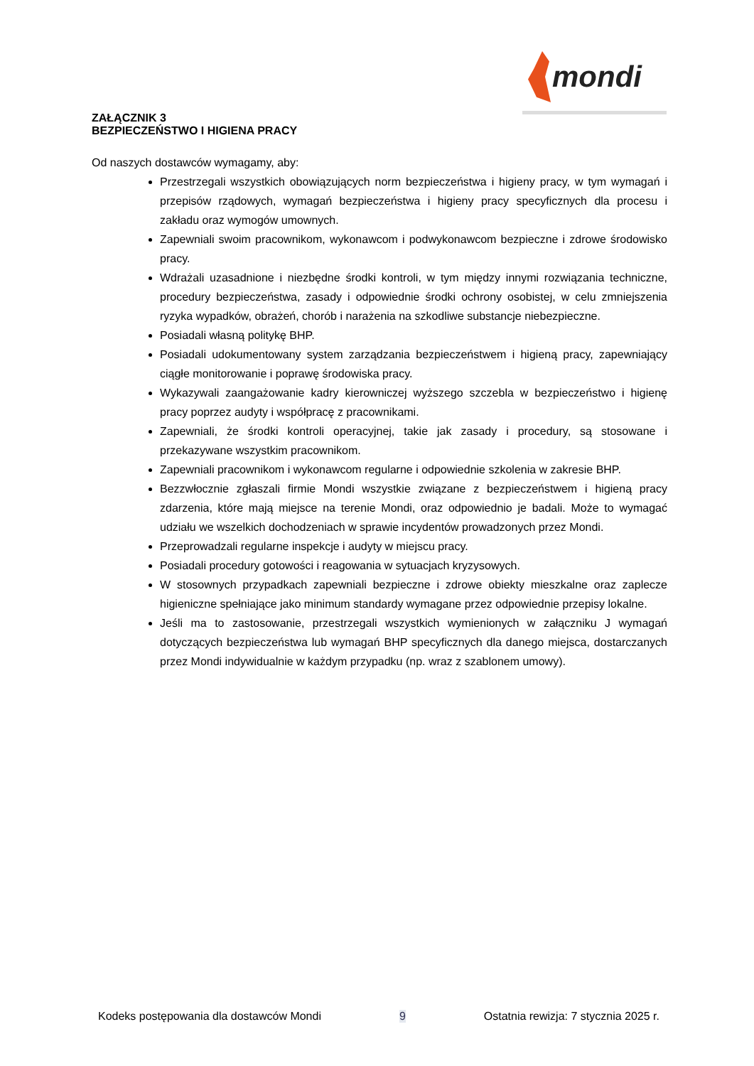mondi
ZAŁĄCZNIK 3
BEZPIECZEŃSTWO I HIGIENA PRACY
Od naszych dostawców wymagamy, aby:
Przestrzegali wszystkich obowiązujących norm bezpieczeństwa i higieny pracy, w tym wymagań i przepisów rządowych, wymagań bezpieczeństwa i higieny pracy specyficznych dla procesu i zakładu oraz wymogów umownych.
Zapewniali swoim pracownikom, wykonawcom i podwykonawcom bezpieczne i zdrowe środowisko pracy.
Wdrażali uzasadnione i niezbędne środki kontroli, w tym między innymi rozwiązania techniczne, procedury bezpieczeństwa, zasady i odpowiednie środki ochrony osobistej, w celu zmniejszenia ryzyka wypadków, obrażeń, chorób i narażenia na szkodliwe substancje niebezpieczne.
Posiadali własną politykę BHP.
Posiadali udokumentowany system zarządzania bezpieczeństwem i higieną pracy, zapewniający ciągłe monitorowanie i poprawę środowiska pracy.
Wykazywali zaangażowanie kadry kierowniczej wyższego szczebla w bezpieczeństwo i higienę pracy poprzez audyty i współpracę z pracownikami.
Zapewniali, że środki kontroli operacyjnej, takie jak zasady i procedury, są stosowane i przekazywane wszystkim pracownikom.
Zapewniali pracownikom i wykonawcom regularne i odpowiednie szkolenia w zakresie BHP.
Bezzwłocznie zgłaszali firmie Mondi wszystkie związane z bezpieczeństwem i higieną pracy zdarzenia, które mają miejsce na terenie Mondi, oraz odpowiednio je badali. Może to wymagać udziału we wszelkich dochodzeniach w sprawie incydentów prowadzonych przez Mondi.
Przeprowadzali regularne inspekcje i audyty w miejscu pracy.
Posiadali procedury gotowości i reagowania w sytuacjach kryzysowych.
W stosownych przypadkach zapewniali bezpieczne i zdrowe obiekty mieszkalne oraz zaplecze higieniczne spełniające jako minimum standardy wymagane przez odpowiednie przepisy lokalne.
Jeśli ma to zastosowanie, przestrzegali wszystkich wymienionych w załączniku J wymagań dotyczących bezpieczeństwa lub wymagań BHP specyficznych dla danego miejsca, dostarczanych przez Mondi indywidualnie w każdym przypadku (np. wraz z szablonem umowy).
Kodeks postępowania dla dostawców Mondi 9 Ostatnia rewizja: 7 stycznia 2025 r.